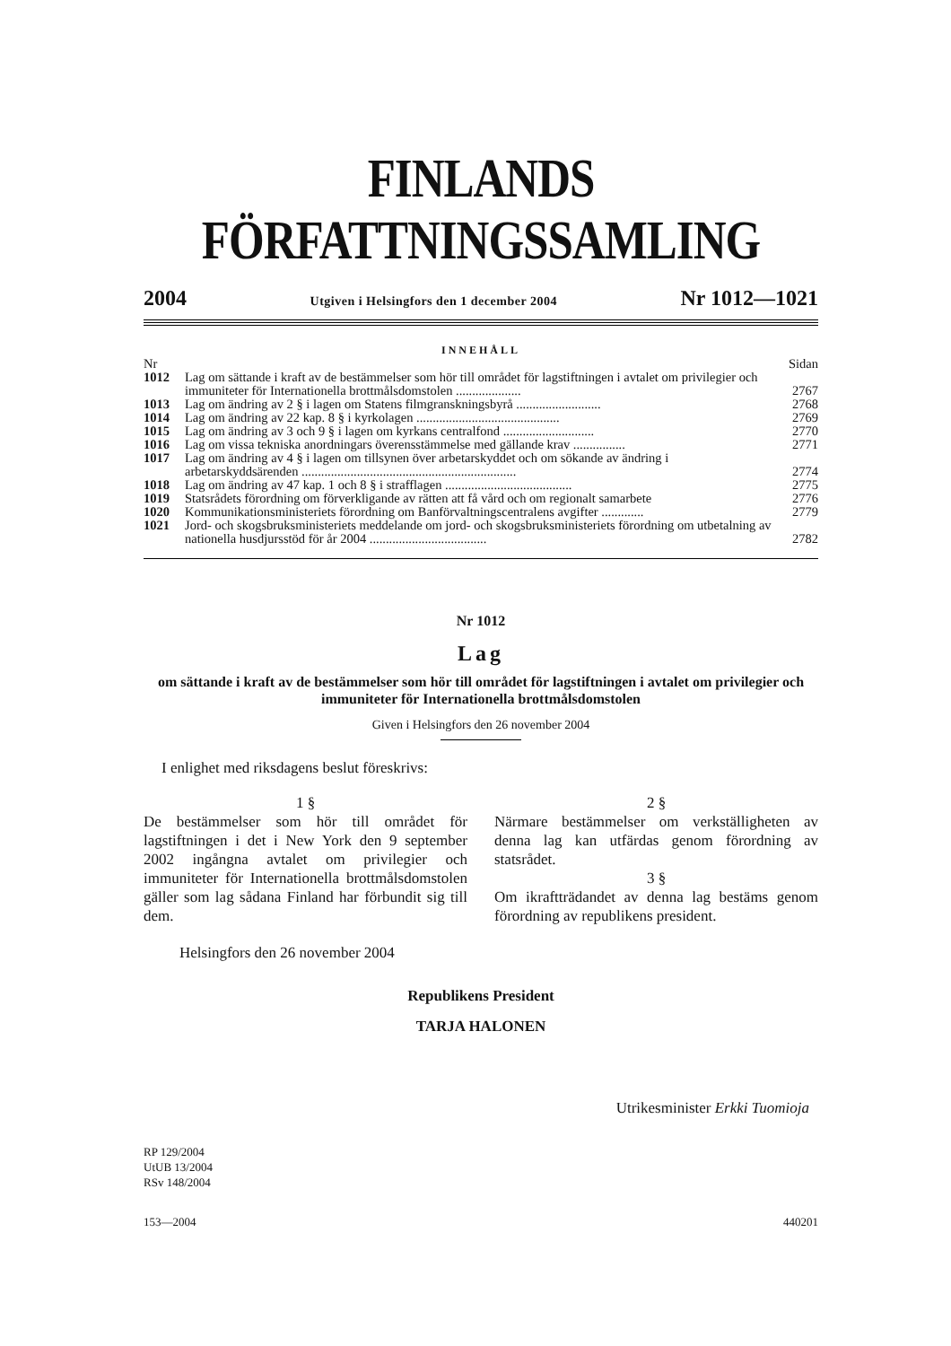FINLANDS FÖRFATTNINGSSAMLING
2004 Utgiven i Helsingfors den 1 december 2004 Nr 1012—1021
INNEHÅLL
| Nr | | Sidan |
| 1012 | Lag om sättande i kraft av de bestämmelser som hör till området för lagstiftningen i avtalet om privilegier och immuniteter för Internationella brottmålsdomstolen .................... | 2767 |
| 1013 | Lag om ändring av 2 § i lagen om Statens filmgranskningsbyrå .......................... | 2768 |
| 1014 | Lag om ändring av 22 kap. 8 § i kyrkolagen ............................................ | 2769 |
| 1015 | Lag om ändring av 3 och 9 § i lagen om kyrkans centralfond ............................ | 2770 |
| 1016 | Lag om vissa tekniska anordningars överensstämmelse med gällande krav ................ | 2771 |
| 1017 | Lag om ändring av 4 § i lagen om tillsynen över arbetarskyddet och om sökande av ändring i arbetarskyddsärenden .................................................................. | 2774 |
| 1018 | Lag om ändring av 47 kap. 1 och 8 § i strafflagen ....................................... | 2775 |
| 1019 | Statsrådets förordning om förverkligande av rätten att få vård och om regionalt samarbete | 2776 |
| 1020 | Kommunikationsministeriets förordning om Banförvaltningscentralens avgifter ............. | 2779 |
| 1021 | Jord- och skogsbruksministeriets meddelande om jord- och skogsbruksministeriets förordning om utbetalning av nationella husdjursstöd för år 2004 .................................... | 2782 |
Nr 1012
Lag
om sättande i kraft av de bestämmelser som hör till området för lagstiftningen i avtalet om privilegier och immuniteter för Internationella brottmålsdomstolen
Given i Helsingfors den 26 november 2004
I enlighet med riksdagens beslut föreskrivs:
1 §
De bestämmelser som hör till området för lagstiftningen i det i New York den 9 september 2002 ingångna avtalet om privilegier och immuniteter för Internationella brottmålsdomstolen gäller som lag sådana Finland har förbundit sig till dem.
2 §
Närmare bestämmelser om verkställigheten av denna lag kan utfärdas genom förordning av statsrådet.
3 §
Om ikraftträdandet av denna lag bestäms genom förordning av republikens president.
Helsingfors den 26 november 2004
Republikens President
TARJA HALONEN
Utrikesminister Erkki Tuomioja
RP 129/2004
UtUB 13/2004
RSv 148/2004
153—2004 440201